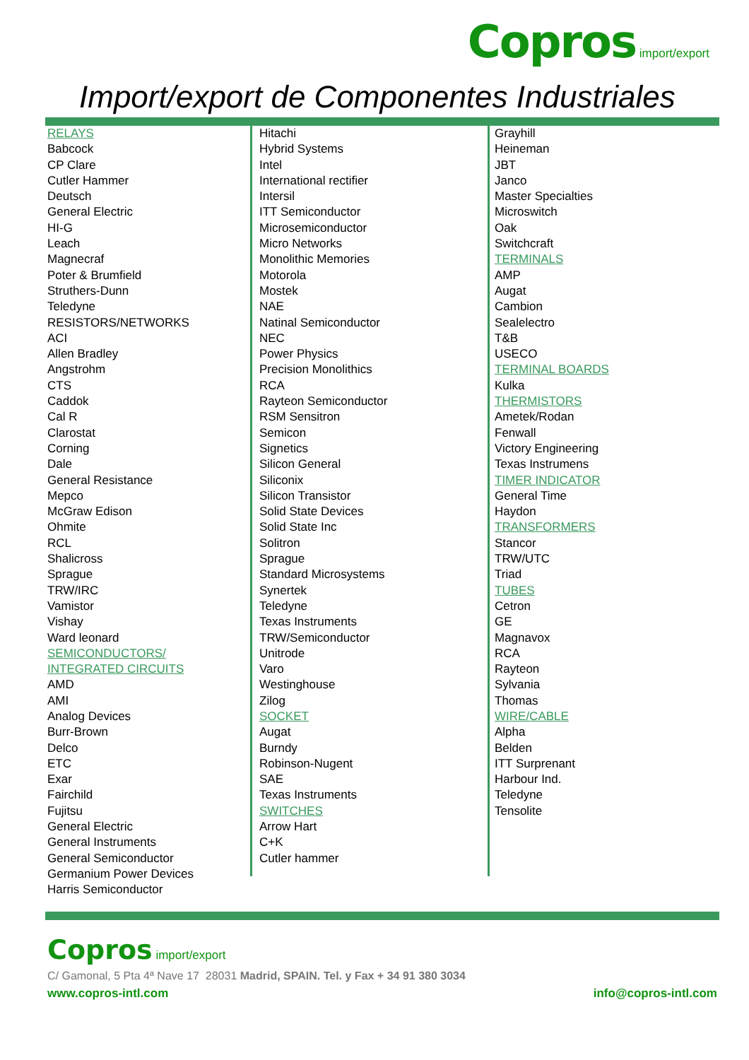Copros import/export
Import/export de Componentes Industriales
RELAYS
Babcock
CP Clare
Cutler Hammer
Deutsch
General Electric
HI-G
Leach
Magnecraf
Poter & Brumfield
Struthers-Dunn
Teledyne
RESISTORS/NETWORKS
ACI
Allen Bradley
Angstrohm
CTS
Caddok
Cal R
Clarostat
Corning
Dale
General Resistance
Mepco
McGraw Edison
Ohmite
RCL
Shalicross
Sprague
TRW/IRC
Vamistor
Vishay
Ward leonard
SEMICONDUCTORS/
INTEGRATED CIRCUITS
AMD
AMI
Analog Devices
Burr-Brown
Delco
ETC
Exar
Fairchild
Fujitsu
General Electric
General Instruments
General Semiconductor
Germanium Power Devices
Harris Semiconductor
Hitachi
Hybrid Systems
Intel
International rectifier
Intersil
ITT Semiconductor
Microsemiconductor
Micro Networks
Monolithic Memories
Motorola
Mostek
NAE
Natinal Semiconductor
NEC
Power Physics
Precision Monolithics
RCA
Rayteon Semiconductor
RSM Sensitron
Semicon
Signetics
Silicon General
Siliconix
Silicon Transistor
Solid State Devices
Solid State Inc
Solitron
Sprague
Standard Microsystems
Synertek
Teledyne
Texas Instruments
TRW/Semiconductor
Unitrode
Varo
Westinghouse
Zilog
SOCKET
Augat
Burndy
Robinson-Nugent
SAE
Texas Instruments
SWITCHES
Arrow Hart
C+K
Cutler hammer
Grayhill
Heineman
JBT
Janco
Master Specialties
Microswitch
Oak
Switchcraft
TERMINALS
AMP
Augat
Cambion
Sealelectro
T&B
USECO
TERMINAL BOARDS
Kulka
THERMISTORS
Ametek/Rodan
Fenwall
Victory Engineering
Texas Instrumens
TIMER INDICATOR
General Time
Haydon
TRANSFORMERS
Stancor
TRW/UTC
Triad
TUBES
Cetron
GE
Magnavox
RCA
Rayteon
Sylvania
Thomas
WIRE/CABLE
Alpha
Belden
ITT Surprenant
Harbour Ind.
Teledyne
Tensolite
Copros import/export
C/ Gamonal, 5 Pta 4ª Nave 17 28031 Madrid, SPAIN. Tel. y Fax + 34 91 380 3034
www.copros-intl.com info@copros-intl.com